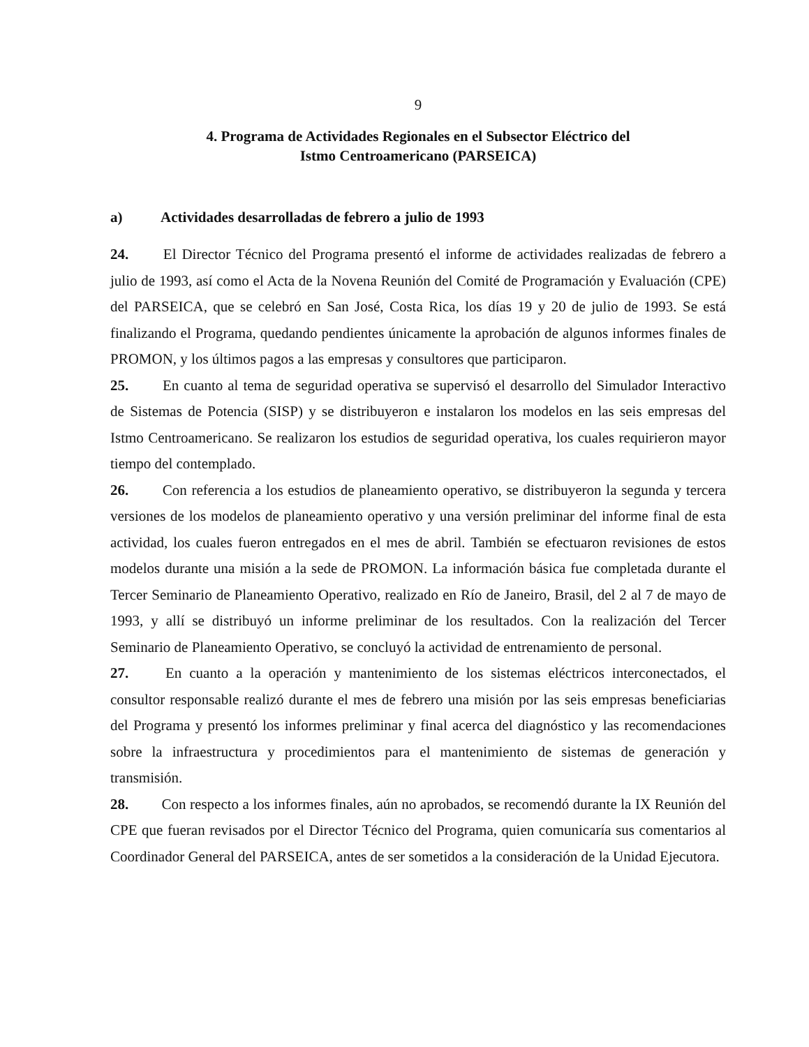9
4. Programa de Actividades Regionales en el Subsector Eléctrico del
Istmo Centroamericano (PARSEICA)
a) Actividades desarrolladas de febrero a julio de 1993
24. El Director Técnico del Programa presentó el informe de actividades realizadas de febrero a julio de 1993, así como el Acta de la Novena Reunión del Comité de Programación y Evaluación (CPE) del PARSEICA, que se celebró en San José, Costa Rica, los días 19 y 20 de julio de 1993. Se está finalizando el Programa, quedando pendientes únicamente la aprobación de algunos informes finales de PROMON, y los últimos pagos a las empresas y consultores que participaron.
25. En cuanto al tema de seguridad operativa se supervisó el desarrollo del Simulador Interactivo de Sistemas de Potencia (SISP) y se distribuyeron e instalaron los modelos en las seis empresas del Istmo Centroamericano. Se realizaron los estudios de seguridad operativa, los cuales requirieron mayor tiempo del contemplado.
26. Con referencia a los estudios de planeamiento operativo, se distribuyeron la segunda y tercera versiones de los modelos de planeamiento operativo y una versión preliminar del informe final de esta actividad, los cuales fueron entregados en el mes de abril. También se efectuaron revisiones de estos modelos durante una misión a la sede de PROMON. La información básica fue completada durante el Tercer Seminario de Planeamiento Operativo, realizado en Río de Janeiro, Brasil, del 2 al 7 de mayo de 1993, y allí se distribuyó un informe preliminar de los resultados. Con la realización del Tercer Seminario de Planeamiento Operativo, se concluyó la actividad de entrenamiento de personal.
27. En cuanto a la operación y mantenimiento de los sistemas eléctricos interconectados, el consultor responsable realizó durante el mes de febrero una misión por las seis empresas beneficiarias del Programa y presentó los informes preliminar y final acerca del diagnóstico y las recomendaciones sobre la infraestructura y procedimientos para el mantenimiento de sistemas de generación y transmisión.
28. Con respecto a los informes finales, aún no aprobados, se recomendó durante la IX Reunión del CPE que fueran revisados por el Director Técnico del Programa, quien comunicaría sus comentarios al Coordinador General del PARSEICA, antes de ser sometidos a la consideración de la Unidad Ejecutora.